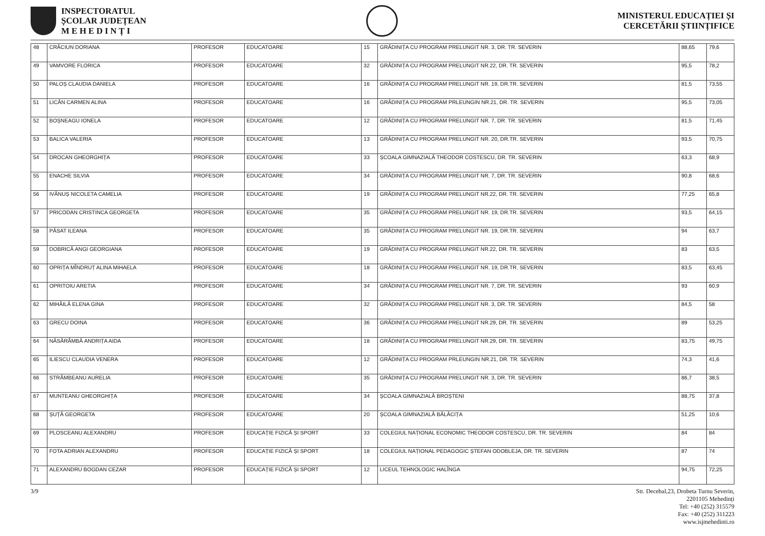INSPECTORATUL
ȘCOLAR JUDEȚEAN
M E H E D I N Ț I
MINISTERUL EDUCAȚIEI ȘI
CERCETĂRII ȘTIINȚIFICE
| 48 | CRĂCIUN DORIANA | PROFESOR | EDUCATOARE | 15 | GRĂDINIȚA CU PROGRAM PRELUNGIT NR. 3, DR. TR. SEVERIN | 88,65 | 79,6 |
| 49 | VAMVORE FLORICA | PROFESOR | EDUCATOARE | 32 | GRĂDINIȚA CU PROGRAM PRELUNGIT NR.22, DR. TR. SEVERIN | 95,5 | 78,2 |
| 50 | PALOȘ CLAUDIA DANIELA | PROFESOR | EDUCATOARE | 16 | GRĂDINIȚA CU PROGRAM PRELUNGIT NR. 19, DR.TR. SEVERIN | 81,5 | 73,55 |
| 51 | LICĂN CARMEN ALINA | PROFESOR | EDUCATOARE | 16 | GRĂDINIȚA CU PROGRAM PRLEUNGIN NR.21, DR. TR. SEVERIN | 95,5 | 73,05 |
| 52 | BOȘNEAGU IONELA | PROFESOR | EDUCATOARE | 12 | GRĂDINIȚA CU PROGRAM PRELUNGIT NR. 7, DR. TR. SEVERIN | 81,5 | 71,45 |
| 53 | BALICA VALERIA | PROFESOR | EDUCATOARE | 13 | GRĂDINIȚA CU PROGRAM PRELUNGIT NR. 20, DR.TR. SEVERIN | 93,5 | 70,75 |
| 54 | DROCAN GHEORGHIȚA | PROFESOR | EDUCATOARE | 33 | ȘCOALA GIMNAZIALĂ THEODOR COSTESCU, DR. TR. SEVERIN | 63,3 | 68,9 |
| 55 | ENACHE SILVIA | PROFESOR | EDUCATOARE | 34 | GRĂDINIȚA CU PROGRAM PRELUNGIT NR. 7, DR. TR. SEVERIN | 90,8 | 68,6 |
| 56 | IVĂNUȘ NICOLETA CAMELIA | PROFESOR | EDUCATOARE | 19 | GRĂDINIȚA CU PROGRAM PRELUNGIT NR.22, DR. TR. SEVERIN | 77,25 | 65,8 |
| 57 | PRICODAN CRISTINCA GEORGETA | PROFESOR | EDUCATOARE | 35 | GRĂDINIȚA CU PROGRAM PRELUNGIT NR. 19, DR.TR. SEVERIN | 93,5 | 64,15 |
| 58 | PĂSAT ILEANA | PROFESOR | EDUCATOARE | 35 | GRĂDINIȚA CU PROGRAM PRELUNGIT NR. 19, DR.TR. SEVERIN | 94 | 63,7 |
| 59 | DOBRICĂ ANGI GEORGIANA | PROFESOR | EDUCATOARE | 19 | GRĂDINIȚA CU PROGRAM PRELUNGIT NR.22, DR. TR. SEVERIN | 83 | 63,5 |
| 60 | OPRIȚA MÎNDRUȚ ALINA MIHAELA | PROFESOR | EDUCATOARE | 18 | GRĂDINIȚA CU PROGRAM PRELUNGIT NR. 19, DR.TR. SEVERIN | 83,5 | 63,45 |
| 61 | OPRITOIU ARETIA | PROFESOR | EDUCATOARE | 34 | GRĂDINIȚA CU PROGRAM PRELUNGIT NR. 7, DR. TR. SEVERIN | 93 | 60,9 |
| 62 | MIHĂILĂ ELENA GINA | PROFESOR | EDUCATOARE | 32 | GRĂDINIȚA CU PROGRAM PRELUNGIT NR. 3, DR. TR. SEVERIN | 84,5 | 58 |
| 63 | GRECU DOINA | PROFESOR | EDUCATOARE | 36 | GRĂDINIȚA CU PROGRAM PRELUNGIT NR.29, DR. TR. SEVERIN | 89 | 53,25 |
| 64 | NĂSĂRÂMBĂ ANDRIȚA AIDA | PROFESOR | EDUCATOARE | 18 | GRĂDINIȚA CU PROGRAM PRELUNGIT NR.29, DR. TR. SEVERIN | 83,75 | 49,75 |
| 65 | ILIESCU CLAUDIA VENERA | PROFESOR | EDUCATOARE | 12 | GRĂDINIȚA CU PROGRAM PRLEUNGIN NR.21, DR. TR. SEVERIN | 74,3 | 41,6 |
| 66 | STRÂMBEANU AURELIA | PROFESOR | EDUCATOARE | 35 | GRĂDINIȚA CU PROGRAM PRELUNGIT NR. 3, DR. TR. SEVERIN | 86,7 | 38,5 |
| 67 | MUNTEANU GHEORGHIȚA | PROFESOR | EDUCATOARE | 34 | ȘCOALA GIMNAZIALĂ BROȘTENI | 88,75 | 37,8 |
| 68 | ȘUȚĂ GEORGETA | PROFESOR | EDUCATOARE | 20 | ȘCOALA GIMNAZIALĂ BĂLĂCIȚA | 51,25 | 10,6 |
| 69 | PLOSCEANU ALEXANDRU | PROFESOR | EDUCAȚIE FIZICĂ ȘI SPORT | 33 | COLEGIUL NAȚIONAL ECONOMIC THEODOR COSTESCU, DR. TR. SEVERIN | 84 | 84 |
| 70 | FOTA ADRIAN ALEXANDRU | PROFESOR | EDUCAȚIE FIZICĂ ȘI SPORT | 18 | COLEGIUL NAȚIONAL PEDAGOGIC ȘTEFAN ODOBLEJA, DR. TR. SEVERIN | 87 | 74 |
| 71 | ALEXANDRU BOGDAN CEZAR | PROFESOR | EDUCAȚIE FIZICĂ ȘI SPORT | 12 | LICEUL TEHNOLOGIC HALÎNGA | 94,75 | 72,25 |
3/9 Str. Decebal,23, Drobeta Turnu Severin,
2201105 Mehedinți
Tel: +40 (252) 315579
Fax: +40 (252) 311223
www.isjmehedinti.ro